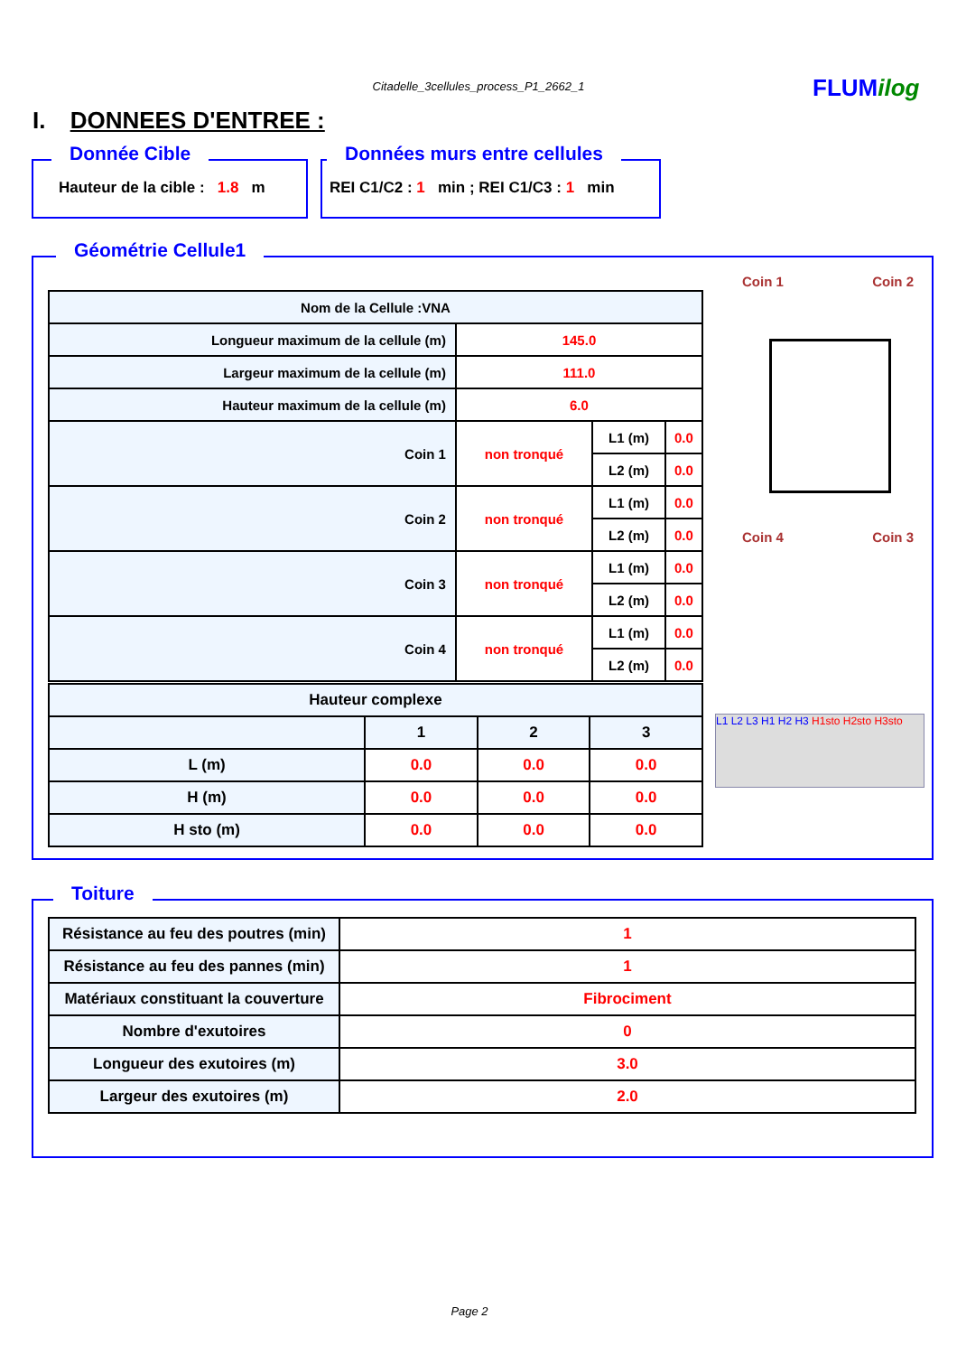Citadelle_3cellules_process_P1_2662_1 FLUMilog
I. DONNEES D'ENTREE :
Donnée Cible
Hauteur de la cible : 1.8 m
Données murs entre cellules
REI C1/C2 : 1 min ; REI C1/C3 : 1 min
Géométrie Cellule1
| Nom de la Cellule :VNA | | | |
| --- | --- | --- | --- |
| Longueur maximum de la cellule (m) | 145.0 | | |
| Largeur maximum de la cellule (m) | 111.0 | | |
| Hauteur maximum de la cellule (m) | 6.0 | | |
| Coin 1 | non tronqué | L1 (m) | 0.0 |
| | | L2 (m) | 0.0 |
| Coin 2 | non tronqué | L1 (m) | 0.0 |
| | | L2 (m) | 0.0 |
| Coin 3 | non tronqué | L1 (m) | 0.0 |
| | | L2 (m) | 0.0 |
| Coin 4 | non tronqué | L1 (m) | 0.0 |
| | | L2 (m) | 0.0 |
| Hauteur complexe | | | |
| --- | --- | --- | --- |
| | 1 | 2 | 3 |
| L (m) | 0.0 | 0.0 | 0.0 |
| H (m) | 0.0 | 0.0 | 0.0 |
| H sto (m) | 0.0 | 0.0 | 0.0 |
Coin 1 Coin 2
Coin 4 Coin 3
L1 L2 L3 H1 H2 H3 H1sto H2sto H3sto
Toiture
| Résistance au feu des poutres (min) | 1 |
| Résistance au feu des pannes (min) | 1 |
| Matériaux constituant la couverture | Fibrociment |
| Nombre d'exutoires | 0 |
| Longueur des exutoires (m) | 3.0 |
| Largeur des exutoires (m) | 2.0 |
Page 2